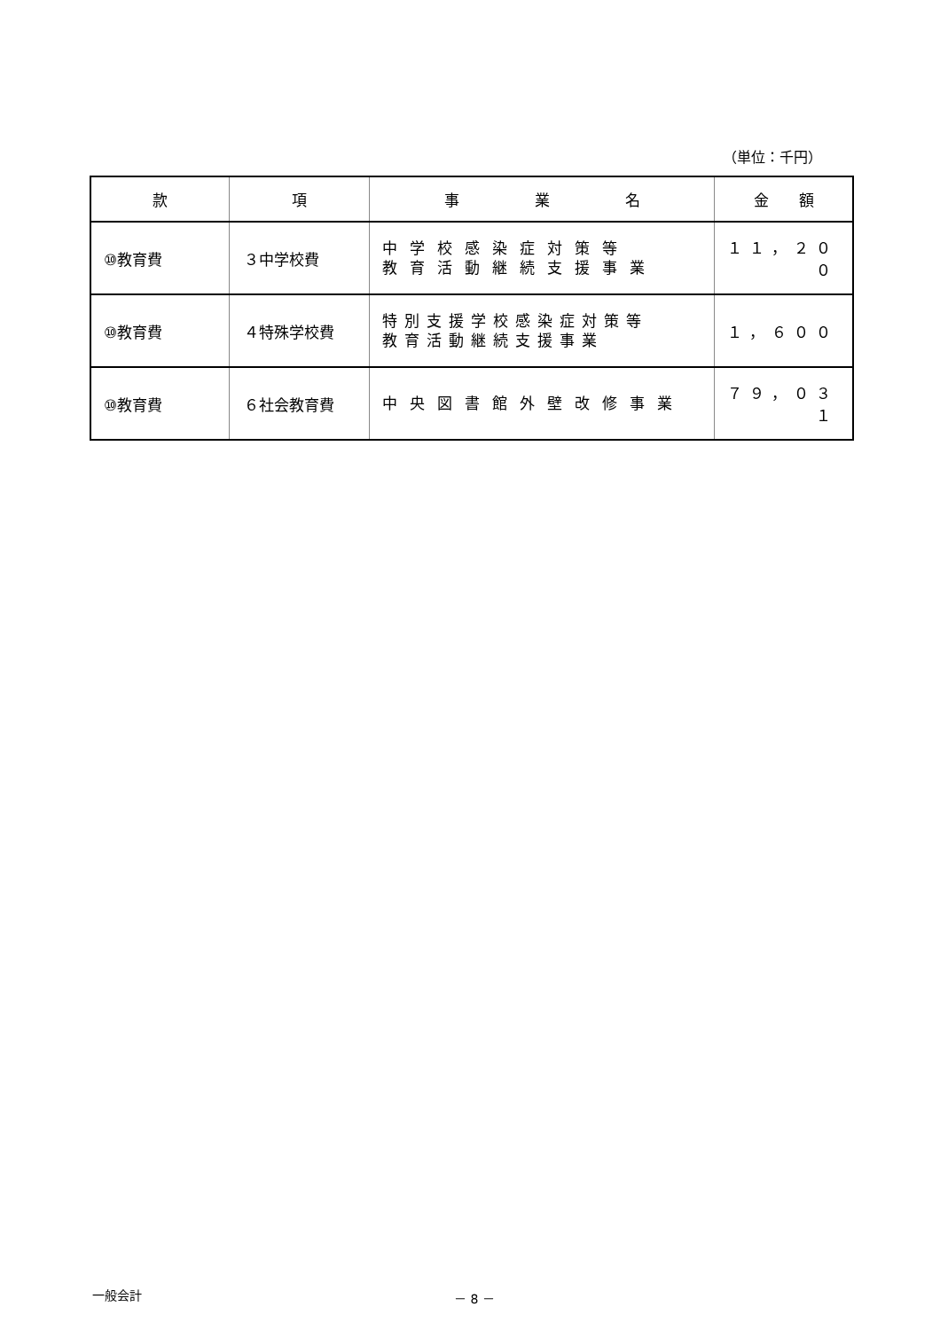（単位：千円）
| 款 | 項 | 事 業 名 | 金 額 |
| --- | --- | --- | --- |
| ⑩教育費 | ３中学校費 | 中学校感染症対策等 教育活動継続支援事業 | １１，２００ |
| ⑩教育費 | ４特殊学校費 | 特別支援学校感染症対策等 教育活動継続支援事業 | １，６００ |
| ⑩教育費 | ６社会教育費 | 中央図書館外壁改修事業 | ７９，０３１ |
一般会計 － 8 －